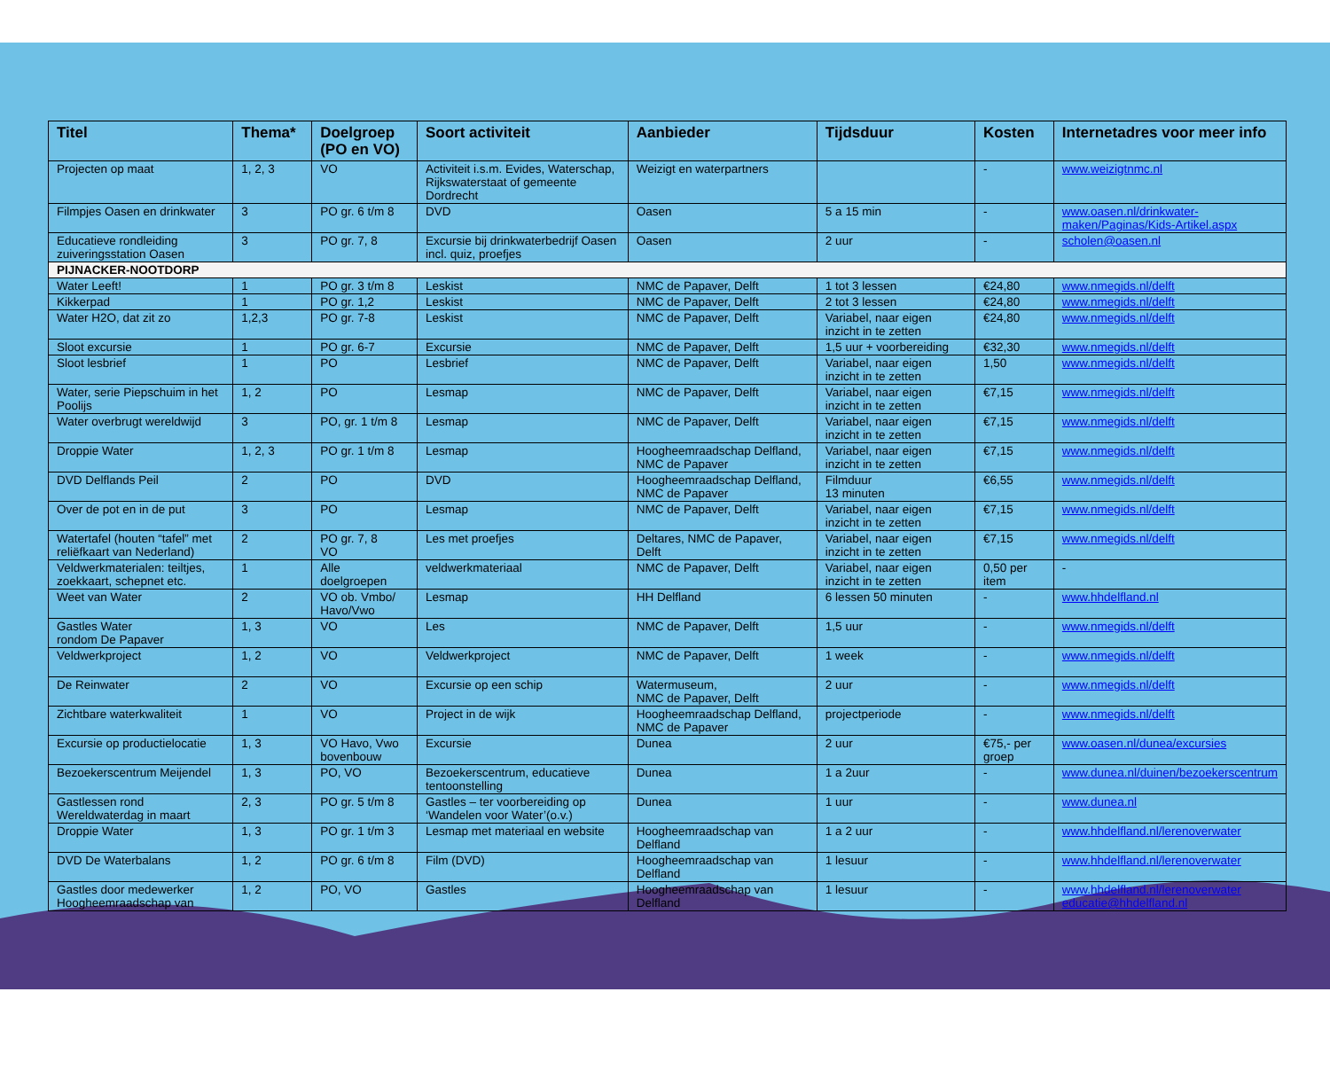| Titel | Thema* | Doelgroep (PO en VO) | Soort activiteit | Aanbieder | Tijdsduur | Kosten | Internetadres voor meer info |
| --- | --- | --- | --- | --- | --- | --- | --- |
| Projecten op maat | 1, 2, 3 | VO | Activiteit i.s.m. Evides, Waterschap, Rijkswaterstaat of gemeente Dordrecht | Weizigt en waterpartners | | - | www.weizigtnmc.nl |
| Filmpjes Oasen en drinkwater | 3 | PO gr. 6 t/m 8 | DVD | Oasen | 5 a 15 min | - | www.oasen.nl/drinkwater-maken/Paginas/Kids-Artikel.aspx |
| Educatieve rondleiding zuiveringsstation Oasen | 3 | PO gr. 7, 8 | Excursie bij drinkwaterbedrijf Oasen incl. quiz, proefjes | Oasen | 2 uur | - | scholen@oasen.nl |
| PIJNACKER-NOOTDORP | | | | | | | |
| Water Leeft! | 1 | PO gr. 3 t/m 8 | Leskist | NMC de Papaver, Delft | 1 tot 3 lessen | €24,80 | www.nmegids.nl/delft |
| Kikkerpad | 1 | PO gr. 1,2 | Leskist | NMC de Papaver, Delft | 2 tot 3 lessen | €24,80 | www.nmegids.nl/delft |
| Water H2O, dat zit zo | 1,2,3 | PO gr. 7-8 | Leskist | NMC de Papaver, Delft | Variabel, naar eigen inzicht in te zetten | €24,80 | www.nmegids.nl/delft |
| Sloot excursie | 1 | PO gr. 6-7 | Excursie | NMC de Papaver, Delft | 1,5 uur + voorbereiding | €32,30 | www.nmegids.nl/delft |
| Sloot lesbrief | 1 | PO | Lesbrief | NMC de Papaver, Delft | Variabel, naar eigen inzicht in te zetten | 1,50 | www.nmegids.nl/delft |
| Water, serie Piepschuim in het Poolijs | 1, 2 | PO | Lesmap | NMC de Papaver, Delft | Variabel, naar eigen inzicht in te zetten | €7,15 | www.nmegids.nl/delft |
| Water overbrugt wereldwijd | 3 | PO, gr. 1 t/m 8 | Lesmap | NMC de Papaver, Delft | Variabel, naar eigen inzicht in te zetten | €7,15 | www.nmegids.nl/delft |
| Droppie Water | 1, 2, 3 | PO gr. 1 t/m 8 | Lesmap | Hoogheemraadschap Delfland, NMC de Papaver | Variabel, naar eigen inzicht in te zetten | €7,15 | www.nmegids.nl/delft |
| DVD Delflands Peil | 2 | PO | DVD | Hoogheemraadschap Delfland, NMC de Papaver | Filmduur 13 minuten | €6,55 | www.nmegids.nl/delft |
| Over de pot en in de put | 3 | PO | Lesmap | NMC de Papaver, Delft | Variabel, naar eigen inzicht in te zetten | €7,15 | www.nmegids.nl/delft |
| Watertafel (houten “tafel” met reliëfkaart van Nederland) | 2 | PO gr. 7, 8 VO | Les met proefjes | Deltares, NMC de Papaver, Delft | Variabel, naar eigen inzicht in te zetten | €7,15 | www.nmegids.nl/delft |
| Veldwerkmaterialen: teiltjes, zoekkaart, schepnet etc. | 1 | Alle doelgroepen | veldwerkmateriaal | NMC de Papaver, Delft | Variabel, naar eigen inzicht in te zetten | 0,50 per item | - |
| Weet van Water | 2 | VO ob. Vmbo/ Havo/Vwo | Lesmap | HH Delfland | 6 lessen 50 minuten | - | www.hhdelfland.nl |
| Gastles Water rondom De Papaver | 1, 3 | VO | Les | NMC de Papaver, Delft | 1,5 uur | - | www.nmegids.nl/delft |
| Veldwerkproject | 1, 2 | VO | Veldwerkproject | NMC de Papaver, Delft | 1 week | - | www.nmegids.nl/delft |
| De Reinwater | 2 | VO | Excursie op een schip | Watermuseum, NMC de Papaver, Delft | 2 uur | - | www.nmegids.nl/delft |
| Zichtbare waterkwaliteit | 1 | VO | Project in de wijk | Hoogheemraadschap Delfland, NMC de Papaver | projectperiode | - | www.nmegids.nl/delft |
| Excursie op productielocatie | 1, 3 | VO Havo, Vwo bovenbouw | Excursie | Dunea | 2 uur | €75,- per groep | www.oasen.nl/dunea/excursies |
| Bezoekerscentrum Meijendel | 1, 3 | PO, VO | Bezoekerscentrum, educatieve tentoonstelling | Dunea | 1 a 2uur | - | www.dunea.nl/duinen/bezoekerscentrum |
| Gastlessen rond Wereldwaterdag in maart | 2, 3 | PO gr. 5 t/m 8 | Gastles – ter voorbereiding op ‘Wandelen voor Water’(o.v.) | Dunea | 1 uur | - | www.dunea.nl |
| Droppie Water | 1, 3 | PO gr. 1 t/m 3 | Lesmap met materiaal en website | Hoogheemraadschap van Delfland | 1 a 2 uur | - | www.hhdelfland.nl/lerenoverwater |
| DVD De Waterbalans | 1, 2 | PO gr. 6 t/m 8 | Film (DVD) | Hoogheemraadschap van Delfland | 1 lesuur | - | www.hhdelfland.nl/lerenoverwater |
| Gastles door medewerker Hoogheemraadschap van | 1, 2 | PO, VO | Gastles | Hoogheemraadschap van Delfland | 1 lesuur | - | www.hhdelfland.nl/lerenoverwater educatie@hhdelfland.nl |